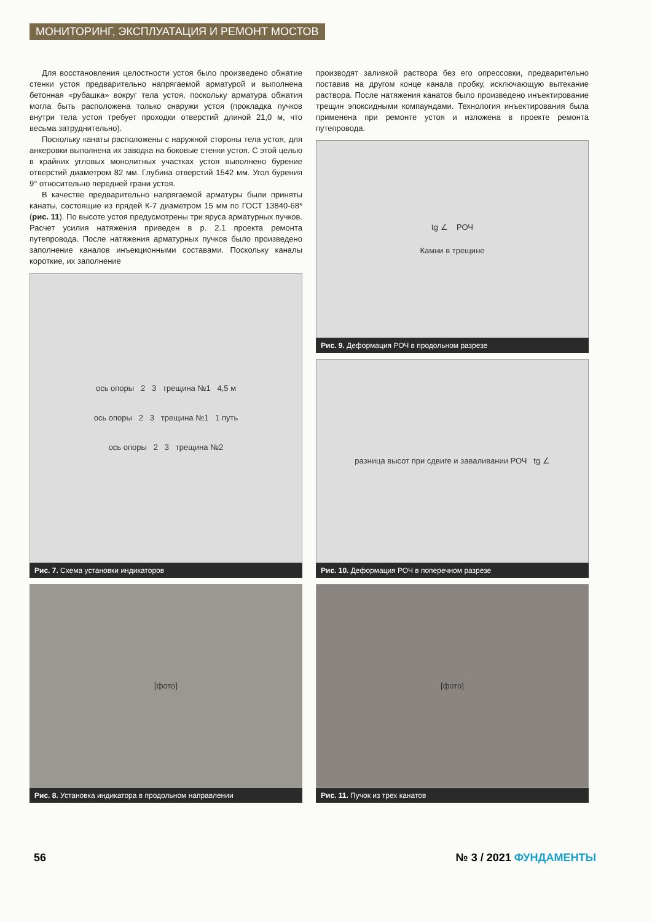МОНИТОРИНГ, ЭКСПЛУАТАЦИЯ И РЕМОНТ МОСТОВ
Для восстановления целостности устоя было произведено обжатие стенки устоя предварительно напрягаемой арматурой и выполнена бетонная «рубашка» вокруг тела устоя, поскольку арматура обжатия могла быть расположена только снаружи устоя (прокладка пучков внутри тела устоя требует проходки отверстий длиной 21,0 м, что весьма затруднительно).
Поскольку канаты расположены с наружной стороны тела устоя, для анкеровки выполнена их заводка на боковые стенки устоя. С этой целью в крайних угловых монолитных участках устоя выполнено бурение отверстий диаметром 82 мм. Глубина отверстий 1542 мм. Угол бурения 9° относительно передней грани устоя.
В качестве предварительно напрягаемой арматуры были приняты канаты, состоящие из прядей К-7 диаметром 15 мм по ГОСТ 13840-68* (рис. 11). По высоте устоя предусмотрены три яруса арматурных пучков. Расчет усилия натяжения приведен в р. 2.1 проекта ремонта путепровода. После натяжения арматурных пучков было произведено заполнение каналов инъекционными составами. Поскольку каналы короткие, их заполнение
ось опоры 2 3 трещина №1 4,5 м
ось опоры 2 3 трещина №1 1 путь
ось опоры 2 3 трещина №2
Рис. 7. Схема установки индикаторов
[фото]
Рис. 8. Установка индикатора в продольном направлении
производят заливкой раствора без его опрессовки, предварительно поставив на другом конце канала пробку, исключающую вытекание раствора. После натяжения канатов было произведено инъектирование трещин эпоксидными компаундами. Технология инъектирования была применена при ремонте устоя и изложена в проекте ремонта путепровода.
tg ∠ РОЧ
Камни в трещине
Рис. 9. Деформация РОЧ в продольном разрезе
разница высот при сдвиге и заваливании РОЧ tg ∠
Рис. 10. Деформация РОЧ в поперечном разрезе
[фото]
Рис. 11. Пучок из трех канатов
56 № 3 / 2021 ФУНДАМЕНТЫ